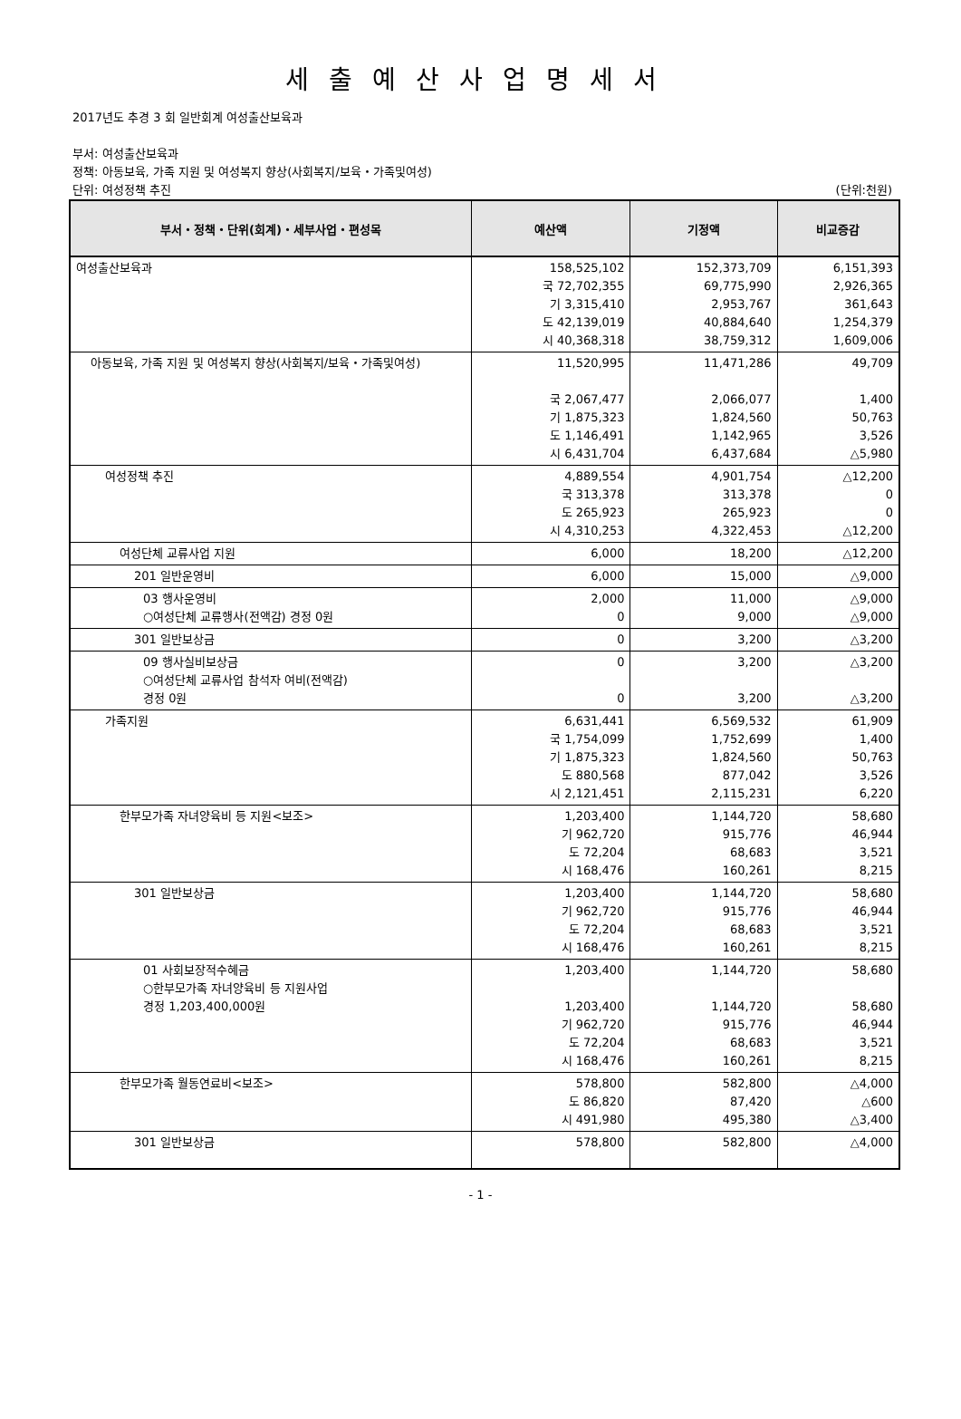세출예산사업명세서
2017년도 추경 3 회 일반회계 여성출산보육과
부서: 여성출산보육과
정책: 아동보육, 가족 지원 및 여성복지 향상(사회복지/보육・가족및여성)
단위: 여성정책 추진 (단위:천원)
| 부서・정책・단위(회계)・세부사업・편성목 | 예산액 | 기정액 | 비교증감 |
| --- | --- | --- | --- |
| 여성출산보육과 | 158,525,102 국 72,702,355 기 3,315,410 도 42,139,019 시 40,368,318 | 152,373,709 69,775,990 2,953,767 40,884,640 38,759,312 | 6,151,393 2,926,365 361,643 1,254,379 1,609,006 |
| 아동보육, 가족 지원 및 여성복지 향상(사회복지/보육・가족및여성) | 11,520,995 국 2,067,477 기 1,875,323 도 1,146,491 시 6,431,704 | 11,471,286 2,066,077 1,824,560 1,142,965 6,437,684 | 49,709 1,400 50,763 3,526 △5,980 |
| 여성정책 추진 | 4,889,554 국 313,378 도 265,923 시 4,310,253 | 4,901,754 313,378 265,923 4,322,453 | △12,200 0 0 △12,200 |
| 여성단체 교류사업 지원 | 6,000 | 18,200 | △12,200 |
| 201 일반운영비 | 6,000 | 15,000 | △9,000 |
| 03 행사운영비 ○여성단체 교류행사(전액감) 경정 0원 | 2,000 0 | 11,000 9,000 | △9,000 △9,000 |
| 301 일반보상금 | 0 | 3,200 | △3,200 |
| 09 행사실비보상금 ○여성단체 교류사업 참석자 여비(전액감) 경정 0원 | 0 0 | 3,200 3,200 | △3,200 △3,200 |
| 가족지원 | 6,631,441 국 1,754,099 기 1,875,323 도 880,568 시 2,121,451 | 6,569,532 1,752,699 1,824,560 877,042 2,115,231 | 61,909 1,400 50,763 3,526 6,220 |
| 한부모가족 자녀양육비 등 지원<보조> | 1,203,400 기 962,720 도 72,204 시 168,476 | 1,144,720 915,776 68,683 160,261 | 58,680 46,944 3,521 8,215 |
| 301 일반보상금 | 1,203,400 기 962,720 도 72,204 시 168,476 | 1,144,720 915,776 68,683 160,261 | 58,680 46,944 3,521 8,215 |
| 01 사회보장적수혜금 ○한부모가족 자녀양육비 등 지원사업 경정 1,203,400,000원 | 1,203,400 1,203,400 기 962,720 도 72,204 시 168,476 | 1,144,720 1,144,720 915,776 68,683 160,261 | 58,680 58,680 46,944 3,521 8,215 |
| 한부모가족 월동연료비<보조> | 578,800 도 86,820 시 491,980 | 582,800 87,420 495,380 | △4,000 △600 △3,400 |
| 301 일반보상금 | 578,800 | 582,800 | △4,000 |
- 1 -